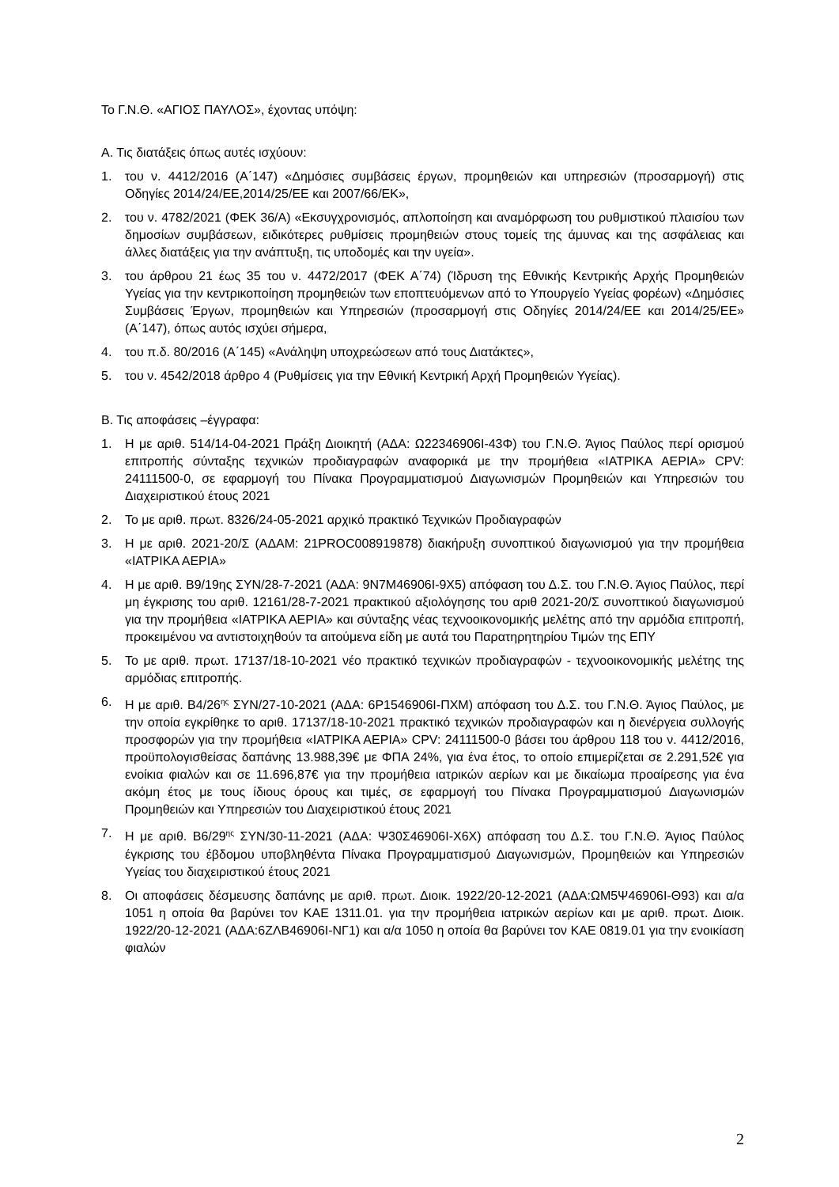Το Γ.Ν.Θ. «ΑΓΙΟΣ ΠΑΥΛΟΣ», έχοντας υπόψη:
Α. Τις διατάξεις όπως αυτές ισχύουν:
1. του ν. 4412/2016 (Α΄147) «Δημόσιες συμβάσεις έργων, προμηθειών και υπηρεσιών (προσαρμογή) στις Οδηγίες 2014/24/ΕΕ,2014/25/ΕΕ και 2007/66/ΕΚ»,
2. του ν. 4782/2021 (ΦΕΚ 36/Α) «Εκσυγχρονισμός, απλοποίηση και αναμόρφωση του ρυθμιστικού πλαισίου των δημοσίων συμβάσεων, ειδικότερες ρυθμίσεις προμηθειών στους τομείς της άμυνας και της ασφάλειας και άλλες διατάξεις για την ανάπτυξη, τις υποδομές και την υγεία».
3. του άρθρου 21 έως 35 του ν. 4472/2017 (ΦΕΚ Α΄74) (Ίδρυση της Εθνικής Κεντρικής Αρχής Προμηθειών Υγείας για την κεντρικοποίηση προμηθειών των εποπτευόμενων από το Υπουργείο Υγείας φορέων) «Δημόσιες Συμβάσεις Έργων, προμηθειών και Υπηρεσιών (προσαρμογή στις Οδηγίες 2014/24/ΕΕ και 2014/25/ΕΕ» (Α΄147), όπως αυτός ισχύει σήμερα,
4. του π.δ. 80/2016 (Α΄145) «Ανάληψη υποχρεώσεων από τους Διατάκτες»,
5. του ν. 4542/2018 άρθρο 4 (Ρυθμίσεις για την Εθνική Κεντρική Αρχή Προμηθειών Υγείας).
Β. Τις αποφάσεις –έγγραφα:
1. Η με αριθ. 514/14-04-2021 Πράξη Διοικητή (ΑΔΑ: Ω22346906Ι-43Φ) του Γ.Ν.Θ. Άγιος Παύλος περί ορισμού επιτροπής σύνταξης τεχνικών προδιαγραφών αναφορικά με την προμήθεια «ΙΑΤΡΙΚΑ ΑΕΡΙΑ» CPV: 24111500-0, σε εφαρμογή του Πίνακα Προγραμματισμού Διαγωνισμών Προμηθειών και Υπηρεσιών του Διαχειριστικού έτους 2021
2. Το με αριθ. πρωτ. 8326/24-05-2021 αρχικό πρακτικό Τεχνικών Προδιαγραφών
3. Η με αριθ. 2021-20/Σ (ΑΔΑΜ: 21PROC008919878) διακήρυξη συνοπτικού διαγωνισμού για την προμήθεια «ΙΑΤΡΙΚΑ ΑΕΡΙΑ»
4. Η με αριθ. Β9/19ης ΣΥΝ/28-7-2021 (ΑΔΑ: 9Ν7Μ46906Ι-9Χ5) απόφαση του Δ.Σ. του Γ.Ν.Θ. Άγιος Παύλος, περί μη έγκρισης του αριθ. 12161/28-7-2021 πρακτικού αξιολόγησης του αριθ 2021-20/Σ συνοπτικού διαγωνισμού για την προμήθεια «ΙΑΤΡΙΚΑ ΑΕΡΙΑ» και σύνταξης νέας τεχνοοικονομικής μελέτης από την αρμόδια επιτροπή, προκειμένου να αντιστοιχηθούν τα αιτούμενα είδη με αυτά του Παρατηρητηρίου Τιμών της ΕΠΥ
5. Το με αριθ. πρωτ. 17137/18-10-2021 νέο πρακτικό τεχνικών προδιαγραφών - τεχνοοικονομικής μελέτης της αρμόδιας επιτροπής.
6. Η με αριθ. Β4/26<sup>ης</sup> ΣΥΝ/27-10-2021 (ΑΔΑ: 6Ρ1546906Ι-ΠΧΜ) απόφαση του Δ.Σ. του Γ.Ν.Θ. Άγιος Παύλος, με την οποία εγκρίθηκε το αριθ. 17137/18-10-2021 πρακτικό τεχνικών προδιαγραφών και η διενέργεια συλλογής προσφορών για την προμήθεια «ΙΑΤΡΙΚΑ ΑΕΡΙΑ» CPV: 24111500-0 βάσει του άρθρου 118 του ν. 4412/2016, προϋπολογισθείσας δαπάνης 13.988,39€ με ΦΠΑ 24%, για ένα έτος, το οποίο επιμερίζεται σε 2.291,52€ για ενοίκια φιαλών και σε 11.696,87€ για την προμήθεια ιατρικών αερίων και με δικαίωμα προαίρεσης για ένα ακόμη έτος με τους ίδιους όρους και τιμές, σε εφαρμογή του Πίνακα Προγραμματισμού Διαγωνισμών Προμηθειών και Υπηρεσιών του Διαχειριστικού έτους 2021
7. Η με αριθ. Β6/29<sup>ης</sup> ΣΥΝ/30-11-2021 (ΑΔΑ: Ψ30Σ46906Ι-Χ6Χ) απόφαση του Δ.Σ. του Γ.Ν.Θ. Άγιος Παύλος έγκρισης του έβδομου υποβληθέντα Πίνακα Προγραμματισμού Διαγωνισμών, Προμηθειών και Υπηρεσιών Υγείας του διαχειριστικού έτους 2021
8. Οι αποφάσεις δέσμευσης δαπάνης με αριθ. πρωτ. Διοικ. 1922/20-12-2021 (ΑΔΑ:ΩΜ5Ψ46906Ι-Θ93) και α/α 1051 η οποία θα βαρύνει τον ΚΑΕ 1311.01. για την προμήθεια ιατρικών αερίων και με αριθ. πρωτ. Διοικ. 1922/20-12-2021 (ΑΔΑ:6ΖΛΒ46906Ι-ΝΓ1) και α/α 1050 η οποία θα βαρύνει τον ΚΑΕ 0819.01 για την ενοικίαση φιαλών
2